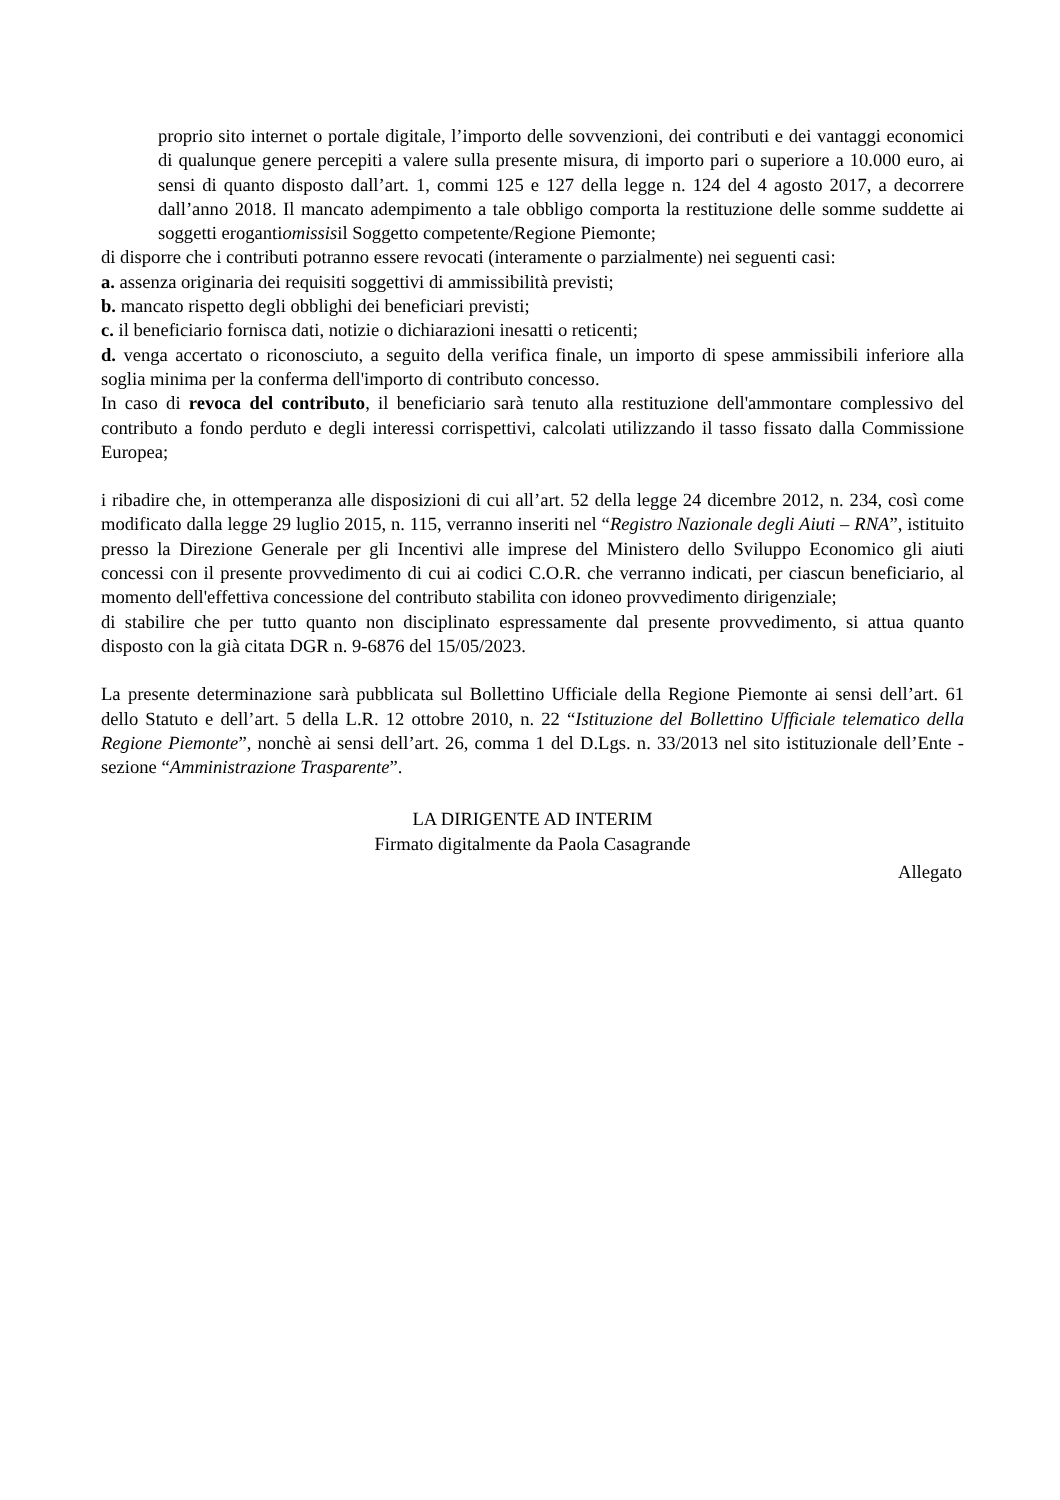proprio sito internet o portale digitale, l’importo delle sovvenzioni, dei contributi e dei vantaggi economici di qualunque genere percepiti a valere sulla presente misura, di importo pari o superiore a 10.000 euro, ai sensi di quanto disposto dall’art. 1, commi 125 e 127 della legge n. 124 del 4 agosto 2017, a decorrere dall’anno 2018. Il mancato adempimento a tale obbligo comporta la restituzione delle somme suddette ai soggetti erogantiomissisil Soggetto competente/Regione Piemonte;
di disporre che i contributi potranno essere revocati (interamente o parzialmente) nei seguenti casi:
a. assenza originaria dei requisiti soggettivi di ammissibilità previsti;
b. mancato rispetto degli obblighi dei beneficiari previsti;
c. il beneficiario fornisca dati, notizie o dichiarazioni inesatti o reticenti;
d. venga accertato o riconosciuto, a seguito della verifica finale, un importo di spese ammissibili inferiore alla soglia minima per la conferma dell'importo di contributo concesso.
In caso di revoca del contributo, il beneficiario sarà tenuto alla restituzione dell'ammontare complessivo del contributo a fondo perduto e degli interessi corrispettivi, calcolati utilizzando il tasso fissato dalla Commissione Europea;
i ribadire che, in ottemperanza alle disposizioni di cui all’art. 52 della legge 24 dicembre 2012, n. 234, così come modificato dalla legge 29 luglio 2015, n. 115, verranno inseriti nel “Registro Nazionale degli Aiuti – RNA”, istituito presso la Direzione Generale per gli Incentivi alle imprese del Ministero dello Sviluppo Economico gli aiuti concessi con il presente provvedimento di cui ai codici C.O.R. che verranno indicati, per ciascun beneficiario, al momento dell'effettiva concessione del contributo stabilita con idoneo provvedimento dirigenziale;
di stabilire che per tutto quanto non disciplinato espressamente dal presente provvedimento, si attua quanto disposto con la già citata DGR n. 9-6876 del 15/05/2023.
La presente determinazione sarà pubblicata sul Bollettino Ufficiale della Regione Piemonte ai sensi dell’art. 61 dello Statuto e dell’art. 5 della L.R. 12 ottobre 2010, n. 22 “Istituzione del Bollettino Ufficiale telematico della Regione Piemonte”, nonchè ai sensi dell’art. 26, comma 1 del D.Lgs. n. 33/2013 nel sito istituzionale dell’Ente - sezione “Amministrazione Trasparente”.
LA DIRIGENTE AD INTERIM
Firmato digitalmente da Paola Casagrande
Allegato